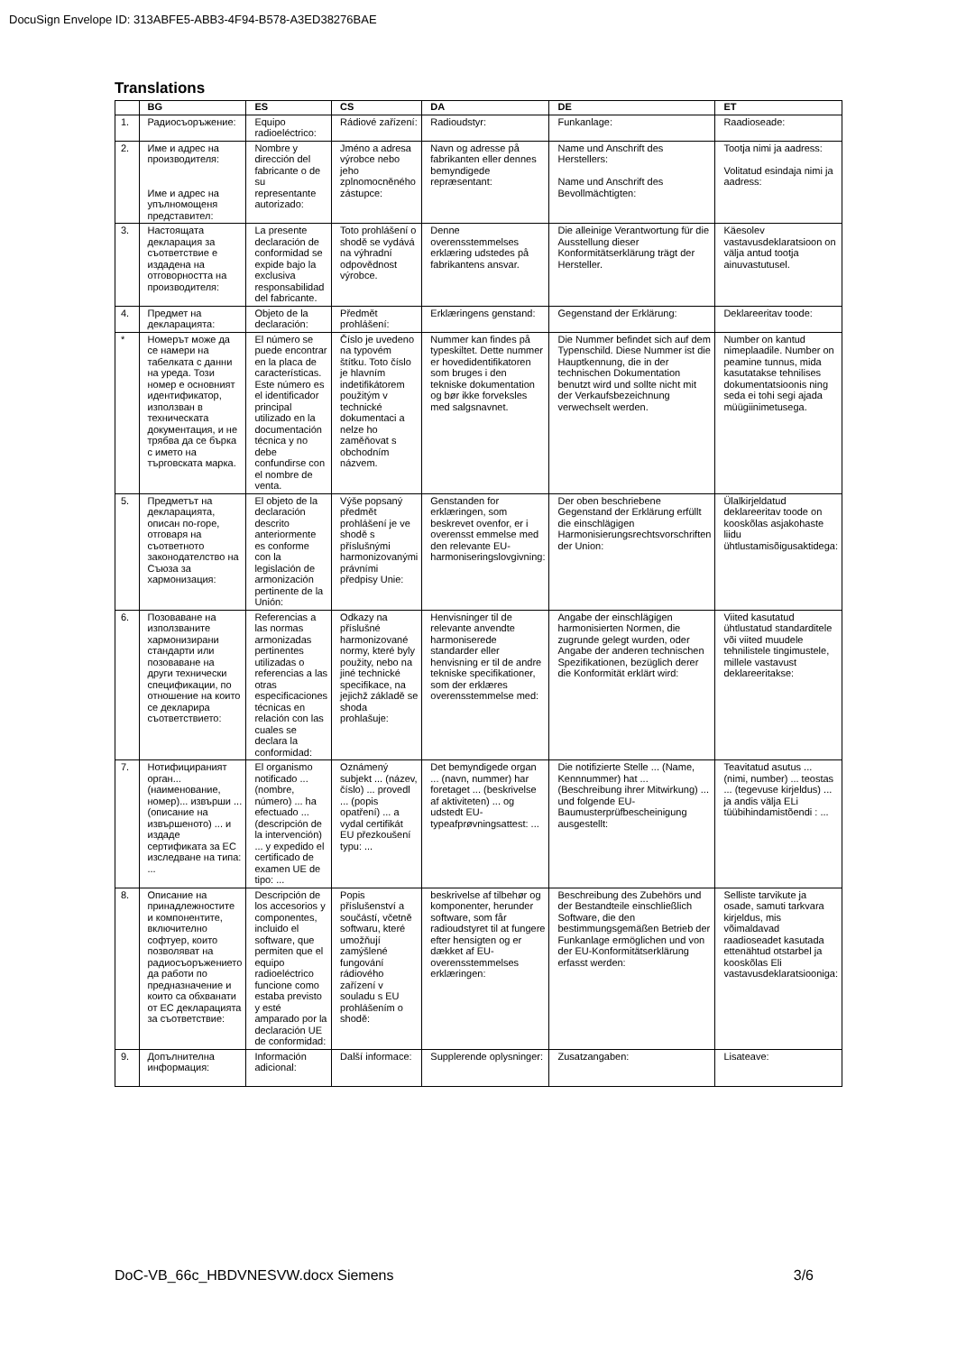DocuSign Envelope ID: 313ABFE5-ABB3-4F94-B578-A3ED38276BAE
Translations
| | BG | ES | CS | DA | DE | ET |
| --- | --- | --- | --- | --- | --- | --- |
| 1. | Радиосъоръжение: | Equipo radioeléctrico: | Rádiové zařízení: | Radioudstyr: | Funkanlage: | Raadioseade: |
| 2. | Име и адрес на производителя: Име и адрес на упълномощеня представител: | Nombre y dirección del fabricante o de su representante autorizado: | Jméno a adresa výrobce nebo jeho zplnomocněného zástupce: | Navn og adresse på fabrikanten eller dennes bemyndigede repræsentant: | Name und Anschrift des Herstellers: Name und Anschrift des Bevollmächtigten: | Tootja nimi ja aadress: Volitatud esindaja nimi ja aadress: |
| 3. | Настоящата декларация за съответствие е издадена на отговорността на производителя: | La presente declaración de conformidad se expide bajo la exclusiva responsabilidad del fabricante. | Toto prohlášení o shodě se vydává na výhradní odpovědnost výrobce. | Denne overensstemmelses erklæring udstedes på fabrikantens ansvar. | Die alleinige Verantwortung für die Ausstellung dieser Konformitätserklärung trägt der Hersteller. | Käesolev vastavusdeklaratsioon on välja antud tootja ainuvastutusel. |
| 4. | Предмет на декларацията: | Objeto de la declaración: | Předmět prohlášení: | Erklæringens genstand: | Gegenstand der Erklärung: | Deklareeritav toode: |
| * | Номерът може да се намери на табелката с данни на уреда. Този номер е основният идентификатор, използван в техническата документация, и не трябва да се бърка с името на търговската марка. | El número se puede encontrar en la placa de características. Este número es el identificador principal utilizado en la documentación técnica y no debe confundirse con el nombre de venta. | Číslo je uvedeno na typovém štítku. Toto číslo je hlavním indetifikátorem použitým v technické dokumentaci a nelze ho zaměňovat s obchodním názvem. | Nummer kan findes på typeskiltet. Dette nummer er hovedidentifikatoren som bruges i den tekniske dokumentation og bør ikke forveksles med salgsnavnet. | Die Nummer befindet sich auf dem Typenschild. Diese Nummer ist die Hauptkennung, die in der technischen Dokumentation benutzt wird und sollte nicht mit der Verkaufsbezeichnung verwechselt werden. | Number on kantud nimeplaadile. Number on peamine tunnus, mida kasutatakse tehnilises dokumentatsioonis ning seda ei tohi segi ajada müügiinimetusega. |
| 5. | Предметът на декларацията, описан по-горе, отговаря на съответното законодателство на Съюза за хармонизация: | El objeto de la declaración descrito anteriormente es conforme con la legislación de armonización pertinente de la Unión: | Výše popsaný předmět prohlášení je ve shodě s příslušnými harmonizovanými právními předpisy Unie: | Genstanden for erklæringen, som beskrevet ovenfor, er i overensst emmelse med den relevante EU-harmoniseringslovgivning: | Der oben beschriebene Gegenstand der Erklärung erfüllt die einschlägigen Harmonisierungsrechtsvorschriften der Union: | Ülalkirjeldatud deklareeritav toode on kooskõlas asjakohaste liidu ühtlustamisõigusaktidega: |
| 6. | Позоваване на използваните хармонизирани стандарти или позоваване на други технически спецификации, по отношение на които се декларира съответствието: | Referencias a las normas armonizadas pertinentes utilizadas o referencias a las otras especificaciones técnicas en relación con las cuales se declara la conformidad: | Odkazy na příslušné harmonizované normy, které byly použity, nebo na jiné technické specifikace, na jejichž základě se shoda prohlašuje: | Henvisninger til de relevante anvendte harmoniserede standarder eller henvisning er til de andre tekniske specifikationer, som der erklæres overensstemmelse med: | Angabe der einschlägigen harmonisierten Normen, die zugrunde gelegt wurden, oder Angabe der anderen technischen Spezifikationen, bezüglich derer die Konformität erklärt wird: | Viited kasutatud ühtlustatud standarditele või viited muudele tehnilistele tingimustele, millele vastavust deklareeritakse: |
| 7. | Нотифицираният орган... (наименование, номер)... извърши ... (описание на извършеното) ... и издаде сертификата за ЕС изследване на типа: ... | El organismo notificado ... (nombre, número) ... ha efectuado ... (descripción de la intervención) ... y expedido el certificado de examen UE de tipo: ... | Oznámený subjekt ... (název, číslo) ... provedl ... (popis opatření) ... a vydal certifikát EU přezkoušení typu: ... | Det bemyndigede organ ... (navn, nummer) har foretaget ... (beskrivelse af aktiviteten) ... og udstedt EU-typeafprøvningsattest: ... | Die notifizierte Stelle ... (Name, Kennnummer) hat ... (Beschreibung ihrer Mitwirkung) ... und folgende EU-Baumusterprüfbescheinigung ausgestellt: | Teavitatud asutus ... (nimi, number) ... teostas ... (tegevuse kirjeldus) ... ja andis välja ELi tüübihindamistõendi : ... |
| 8. | Описание на принадлежностите и компонентите, включително софтуер, които позволяват на радиосъоръжението да работи по предназначение и които са обхванати от ЕС декларацията за съответствие: | Descripción de los accesorios y componentes, incluido el software, que permiten que el equipo radioeléctrico funcione como estaba previsto y esté amparado por la declaración UE de conformidad: | Popis příslušenství a součástí, včetně softwaru, které umožňují zamýšlené fungování rádiového zařízení v souladu s EU prohlášením o shodě: | beskrivelse af tilbehør og komponenter, herunder software, som får radioudstyret til at fungere efter hensigten og er dækket af EU-overensstemmelses erklæringen: | Beschreibung des Zubehörs und der Bestandteile einschließlich Software, die den bestimmungsgemäßen Betrieb der Funkanlage ermöglichen und von der EU-Konformitätserklärung erfasst werden: | Selliste tarvikute ja osade, samuti tarkvara kirjeldus, mis võimaldavad raadioseadet kasutada ettenähtud otstarbel ja kooskõlas Eli vastavusdeklaratsiooniga: |
| 9. | Допълнителна информация: | Información adicional: | Další informace: | Supplerende oplysninger: | Zusatzangaben: | Lisateave: |
DoC-VB_66c_HBDVNESVW.docx Siemens 3/6